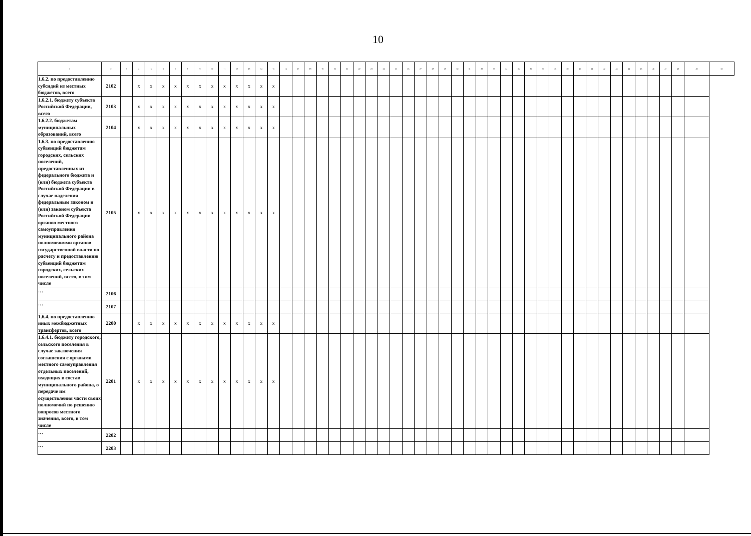10
| 1 | 2 | 3 | 4 | 5 | 6 | 7 | 8 | 9 | 10 | 11 | 12 | 13 | 14 | 15 | 16 | 17 | 18 | 19 | 20 | 21 | 22 | 23 | 24 | 25 | 26 | 27 | 28 | 29 | 30 | 31 | 32 | 33 | 34 | 35 | 36 | 37 | 38 | 39 | 40 | 41 | 42 | 43 | 44 | 45 | 46 | 47 | 48 | 49 | 50 |
| --- | --- | --- | --- | --- | --- | --- | --- | --- | --- | --- | --- | --- | --- | --- | --- | --- | --- | --- | --- | --- | --- | --- | --- | --- | --- | --- | --- | --- | --- | --- | --- | --- | --- | --- | --- | --- | --- | --- | --- | --- | --- | --- | --- | --- | --- | --- | --- | --- | --- |
| 1.6.2. по предоставлению субсидий из местных бюджетов, всего | 2102 | | x | x | x | x | x | x | x | x | x | x | x | x | | | | | | | | | | | | | | | | | | | | | | | | | | | | | | | | | | | |
| 1.6.2.1. бюджету субъекта Российской Федерации, всего | 2103 | | x | x | x | x | x | x | x | x | x | x | x | x | | | | | | | | | | | | | | | | | | | | | | | | | | | | | | | | | | | |
| 1.6.2.2. бюджетам муниципальных образований, всего | 2104 | | x | x | x | x | x | x | x | x | x | x | x | x | | | | | | | | | | | | | | | | | | | | | | | | | | | | | | | | | | | |
| 1.6.3. по предоставлению субвенций бюджетам городских, сельских поселений, предоставленных из федерального бюджета и (или) бюджета субъекта Российской Федерации в случае наделения федеральным законом и (или) законом субъекта Российской Федерации органов местного самоуправления муниципального района полномочиями органов государственной власти по расчету и предоставлению субвенций бюджетам городских, сельских поселений, всего, в том числе | 2105 | | x | x | x | x | x | x | x | x | x | x | x | x | | | | | | | | | | | | | | | | | | | | | | | | | | | | | | | | | | | |
| … | 2106 | | | | | | | | | | | | | | | | | | | | | | | | | | | | | | | | | | | | | | | | | | | | | | | | |
| … | 2107 | | | | | | | | | | | | | | | | | | | | | | | | | | | | | | | | | | | | | | | | | | | | | | | | |
| 1.6.4. по предоставлению иных межбюджетных трансфертов, всего | 2200 | | x | x | x | x | x | x | x | x | x | x | x | x | | | | | | | | | | | | | | | | | | | | | | | | | | | | | | | | | | | |
| 1.6.4.1. бюджету городского, сельского поселения в случае заключения соглашения с органами местного самоуправления отдельных поселений, входящих в состав муниципального района, о передаче им осуществления части своих полномочий по решению вопросов местного значения, всего, в том числе | 2201 | | x | x | x | x | x | x | x | x | x | x | x | x | | | | | | | | | | | | | | | | | | | | | | | | | | | | | | | | | | | |
| … | 2202 | | | | | | | | | | | | | | | | | | | | | | | | | | | | | | | | | | | | | | | | | | | | | | | | |
| … | 2203 | | | | | | | | | | | | | | | | | | | | | | | | | | | | | | | | | | | | | | | | | | | | | | | | |